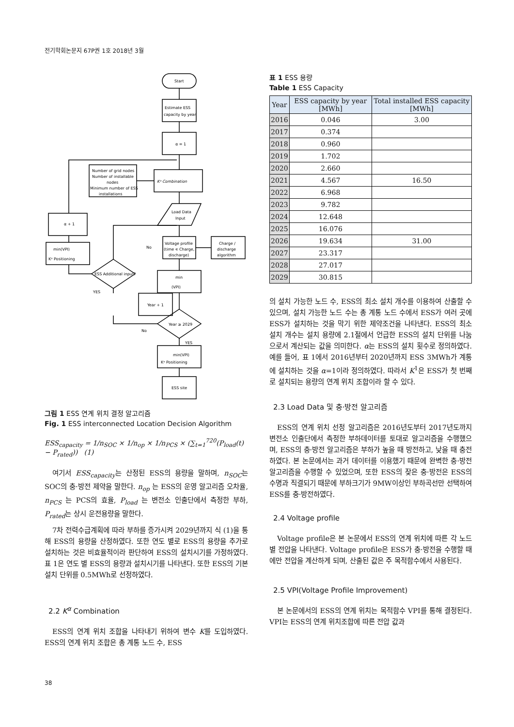전기학회논문지 67P권 1호 2018년 3월
Start
Estimate ESS
capacity by year
α = 1
Kᵅ Combination
Number of grid nodes
Number of installable
nodes
Minimum number of ESS
installations
Load Data
Input
Voltage profile
(time ∊ Charge,
discharge)
Charge /
discharge
algorithm
min
(VPI)
Year ≥ 2029
min(VPI)
Kᵅ Positioning
ESS site
Year + 1
ESS Additional input?
min(VPI)
Kᵅ Positioning
α + 1
No
YES
No
YES
그림 1 ESS 연계 위치 결정 알고리즘
Fig. 1 ESS interconnected Location Decision Algorithm
ESS<sub>capacity</sub> = 1/n<sub>SOC</sub> × 1/n<sub>op</sub> × 1/n<sub>PCS</sub> × (∑<sub>t=1</sub><sup>720</sup>(P<sub>load</sub>(t) − P<sub>rated</sub>)) (1)
여기서 ESS<sub>capacity</sub>는 산정된 ESS의 용량을 말하며, n<sub>SOC</sub>는 SOC의 충·방전 제약을 말한다. n<sub>op</sub> 는 ESS의 운영 알고리즘 오차율, n<sub>PCS</sub> 는 PCS의 효율, P<sub>load</sub> 는 변전소 인출단에서 측정한 부하, P<sub>rated</sub>는 상시 운전용량을 말한다.
7차 전력수급계획에 따라 부하를 증가시켜 2029년까지 식 (1)을 통해 ESS의 용량을 산정하였다. 또한 연도 별로 ESS의 용량을 추가로 설치하는 것은 비효율적이라 판단하여 ESS의 설치시기를 가정하였다. 표 1은 연도 별 ESS의 용량과 설치시기를 나타낸다. 또한 ESS의 기본 설치 단위를 0.5MWh로 선정하였다.
2.2 K<sup>α</sup> Combination
ESS의 연계 위치 조합을 나타내기 위하여 변수 K를 도입하였다. ESS의 연계 위치 조합은 총 계통 노드 수, ESS
표 1 ESS 용량
Table 1 ESS Capacity
| Year | ESS capacity by year [MWh] | Total installed ESS capacity [MWh] |
| --- | --- | --- |
| 2016 | 0.046 | 3.00 |
| 2017 | 0.374 | |
| 2018 | 0.960 | |
| 2019 | 1.702 | |
| 2020 | 2.660 | |
| 2021 | 4.567 | 16.50 |
| 2022 | 6.968 | |
| 2023 | 9.782 | |
| 2024 | 12.648 | |
| 2025 | 16.076 | |
| 2026 | 19.634 | 31.00 |
| 2027 | 23.317 | |
| 2028 | 27.017 | |
| 2029 | 30.815 | |
의 설치 가능한 노드 수, ESS의 최소 설치 개수를 이용하여 산출할 수 있으며, 설치 가능한 노드 수는 총 계통 노드 수에서 ESS가 여러 곳에 ESS가 설치하는 것을 막기 위한 제약조건을 나타낸다. ESS의 최소 설치 개수는 설치 용량에 2.1절에서 언급한 ESS의 설치 단위를 나눔으로서 계산되는 값을 의미한다. α는 ESS의 설치 횟수로 정의하였다. 예를 들어, 표 1에서 2016년부터 2020년까지 ESS 3MWh가 계통에 설치하는 것을 α=1이라 정의하였다. 따라서 K<sup>1</sup>은 ESS가 첫 번째로 설치되는 용량의 연계 위치 조합이라 할 수 있다.
2.3 Load Data 및 충·방전 알고리즘
ESS의 연계 위치 선정 알고리즘은 2016년도부터 2017년도까지 변전소 인출단에서 측정한 부하데이터를 토대로 알고리즘을 수행했으며, ESS의 충·방전 알고리즘은 부하가 높을 때 방전하고, 낮을 때 충전하였다. 본 논문에서는 과거 데이터를 이용했기 때문에 완벽한 충·방전 알고리즘을 수행할 수 있었으며, 또한 ESS의 잦은 충·방전은 ESS의 수명과 직결되기 때문에 부하크기가 9MW이상인 부하곡선만 선택하여 ESS를 충·방전하였다.
2.4 Voltage profile
Voltage profile은 본 논문에서 ESS의 연계 위치에 따른 각 노드별 전압을 나타낸다. Voltage profile은 ESS가 충·방전을 수행할 때에만 전압을 계산하게 되며, 산출된 값은 주 목적함수에서 사용된다.
2.5 VPI(Voltage Profile Improvement)
본 논문에서의 ESS의 연계 위치는 목적함수 VPI를 통해 결정된다. VPI는 ESS의 연계 위치조합에 따른 전압 값과
38